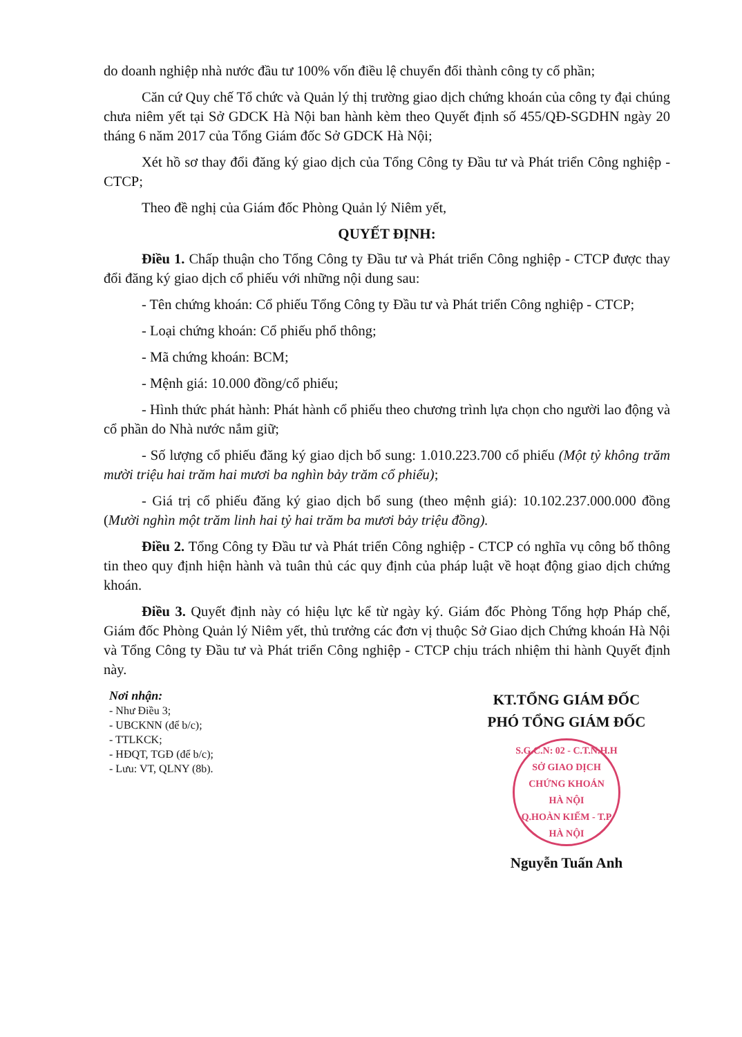do doanh nghiệp nhà nước đầu tư 100% vốn điều lệ chuyển đổi thành công ty cổ phần;
Căn cứ Quy chế Tổ chức và Quản lý thị trường giao dịch chứng khoán của công ty đại chúng chưa niêm yết tại Sở GDCK Hà Nội ban hành kèm theo Quyết định số 455/QĐ-SGDHN ngày 20 tháng 6 năm 2017 của Tổng Giám đốc Sở GDCK Hà Nội;
Xét hồ sơ thay đổi đăng ký giao dịch của Tổng Công ty Đầu tư và Phát triển Công nghiệp - CTCP;
Theo đề nghị của Giám đốc Phòng Quản lý Niêm yết,
QUYẾT ĐỊNH:
Điều 1. Chấp thuận cho Tổng Công ty Đầu tư và Phát triển Công nghiệp - CTCP được thay đổi đăng ký giao dịch cổ phiếu với những nội dung sau:
- Tên chứng khoán: Cổ phiếu Tổng Công ty Đầu tư và Phát triển Công nghiệp - CTCP;
- Loại chứng khoán: Cổ phiếu phổ thông;
- Mã chứng khoán: BCM;
- Mệnh giá: 10.000 đồng/cổ phiếu;
- Hình thức phát hành: Phát hành cổ phiếu theo chương trình lựa chọn cho người lao động và cổ phần do Nhà nước nắm giữ;
- Số lượng cổ phiếu đăng ký giao dịch bổ sung: 1.010.223.700 cổ phiếu (Một tỷ không trăm mười triệu hai trăm hai mươi ba nghìn bảy trăm cổ phiếu);
- Giá trị cổ phiếu đăng ký giao dịch bổ sung (theo mệnh giá): 10.102.237.000.000 đồng (Mười nghìn một trăm linh hai tỷ hai trăm ba mươi bảy triệu đồng).
Điều 2. Tổng Công ty Đầu tư và Phát triển Công nghiệp - CTCP có nghĩa vụ công bố thông tin theo quy định hiện hành và tuân thủ các quy định của pháp luật về hoạt động giao dịch chứng khoán.
Điều 3. Quyết định này có hiệu lực kể từ ngày ký. Giám đốc Phòng Tổng hợp Pháp chế, Giám đốc Phòng Quản lý Niêm yết, thủ trưởng các đơn vị thuộc Sở Giao dịch Chứng khoán Hà Nội và Tổng Công ty Đầu tư và Phát triển Công nghiệp - CTCP chịu trách nhiệm thi hành Quyết định này.
Nơi nhận:
- Như Điều 3;
- UBCKNN (để b/c);
- TTLKCK;
- HĐQT, TGĐ (để b/c);
- Lưu: VT, QLNY (8b).
KT.TỔNG GIÁM ĐỐC
PHÓ TỔNG GIÁM ĐỐC
S.G.C.N: 02 - C.T.N.H.H
SỞ GIAO DỊCH
CHỨNG KHOÁN
HÀ NỘI
Q.HOÀN KIẾM - T.P HÀ NỘI
Nguyễn Tuấn Anh